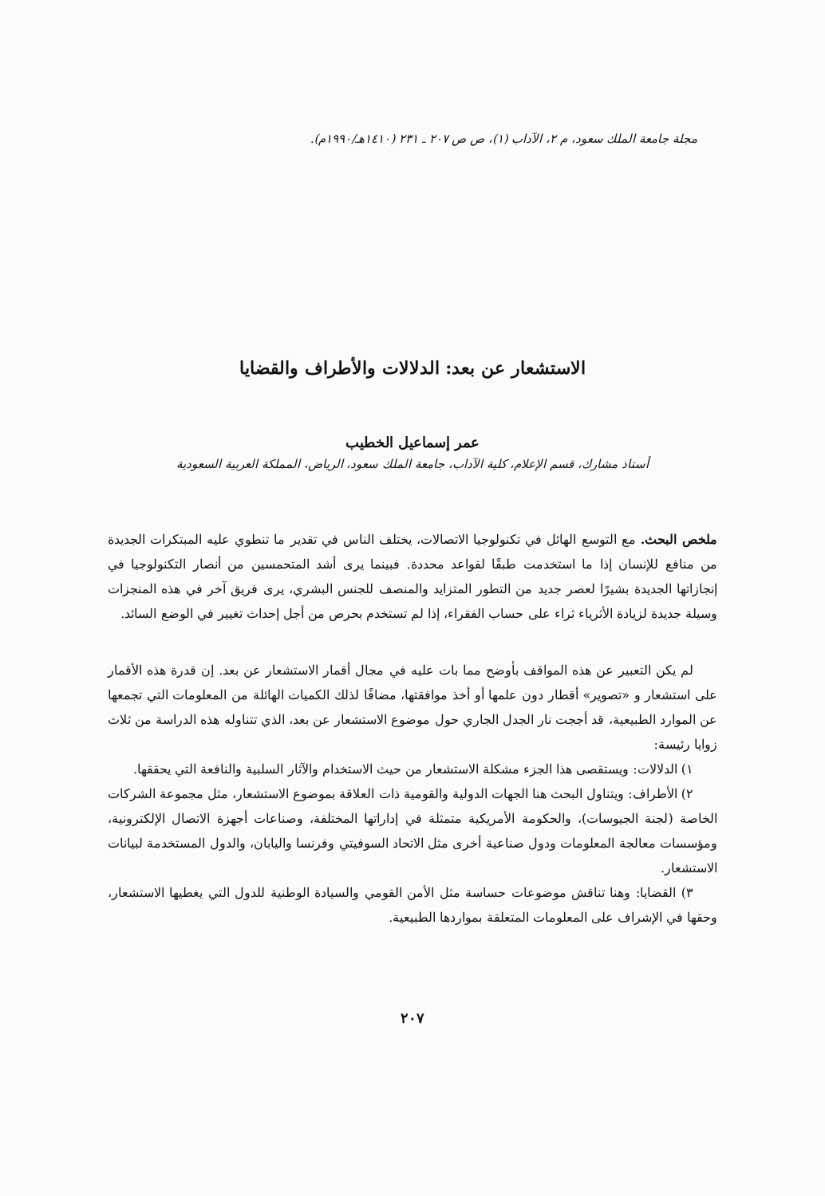مجلة جامعة الملك سعود، م ٢، الآداب (١)، ص ص ٢٠٧ ـ ٢٣١ (١٤١٠هـ/١٩٩٠م).
الاستشعار عن بعد: الدلالات والأطراف والقضايا
عمر إسماعيل الخطيب
أستاذ مشارك، قسم الإعلام، كلية الآداب، جامعة الملك سعود، الرياض، المملكة العربية السعودية
ملخص البحث. مع التوسع الهائل في تكنولوجيا الاتصالات، يختلف الناس في تقدير ما تنطوي عليه المبتكرات الجديدة من منافع للإنسان إذا ما استخدمت طبقًا لقواعد محددة. فبينما يرى أشد المتحمسين من أنصار التكنولوجيا في إنجازاتها الجديدة بشيرًا لعصر جديد من التطور المتزايد والمنصف للجنس البشري، يرى فريق آخر في هذه المنجزات وسيلة جديدة لزيادة الأثرياء ثراء على حساب الفقراء، إذا لم تستخدم بحرص من أجل إحداث تغيير في الوضع السائد.
لم يكن التعبير عن هذه المواقف بأوضح مما بات عليه في مجال أقمار الاستشعار عن بعد. إن قدرة هذه الأقمار على استشعار و «تصوير» أقطار دون علمها أو أخذ موافقتها، مضافًا لذلك الكميات الهائلة من المعلومات التي تجمعها عن الموارد الطبيعية، قد أججت نار الجدل الجاري حول موضوع الاستشعار عن بعد، الذي تتناوله هذه الدراسة من ثلاث زوايا رئيسة:
١) الدلالات: ويستقصى هذا الجزء مشكلة الاستشعار من حيث الاستخدام والآثار السلبية والنافعة التي يحققها.
٢) الأطراف: ويتناول البحث هنا الجهات الدولية والقومية ذات العلاقة بموضوع الاستشعار، مثل مجموعة الشركات الخاصة (لجنة الجيوسات)، والحكومة الأمريكية متمثلة في إداراتها المختلفة، وصناعات أجهزة الاتصال الإلكترونية، ومؤسسات معالجة المعلومات ودول صناعية أخرى مثل الاتحاد السوفيتي وفرنسا واليابان، والدول المستخدمة لبيانات الاستشعار.
٣) القضايا: وهنا تناقش موضوعات حساسة مثل الأمن القومي والسيادة الوطنية للدول التي يغطيها الاستشعار، وحقها في الإشراف على المعلومات المتعلقة بمواردها الطبيعية.
٢٠٧